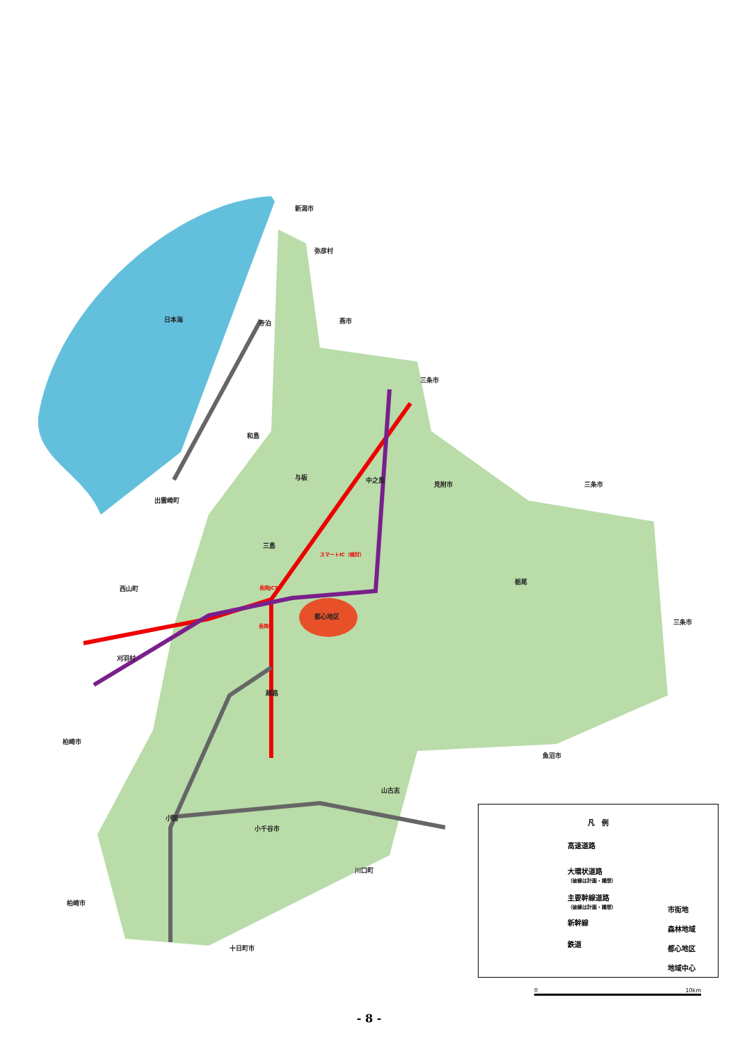新潟市
弥彦村
日本海 寺泊 燕市
三条市
和島
与板 中之島
見附市 三条市
出雲崎町
三島
スマートIC（検討）
西山町 長岡JCT
栃尾
都心地区
長岡IC
三条市
刈羽村
越路
柏崎市
魚沼市
山古志
小国
小千谷市
川口町
柏崎市
十日町市
凡　例
高速道路
大環状道路
（破線は計画・構想）
主要幹線道路
（破線は計画・構想）
新幹線
鉄道
市街地
森林地域
都心地区
地域中心
0 10km
- 8 -